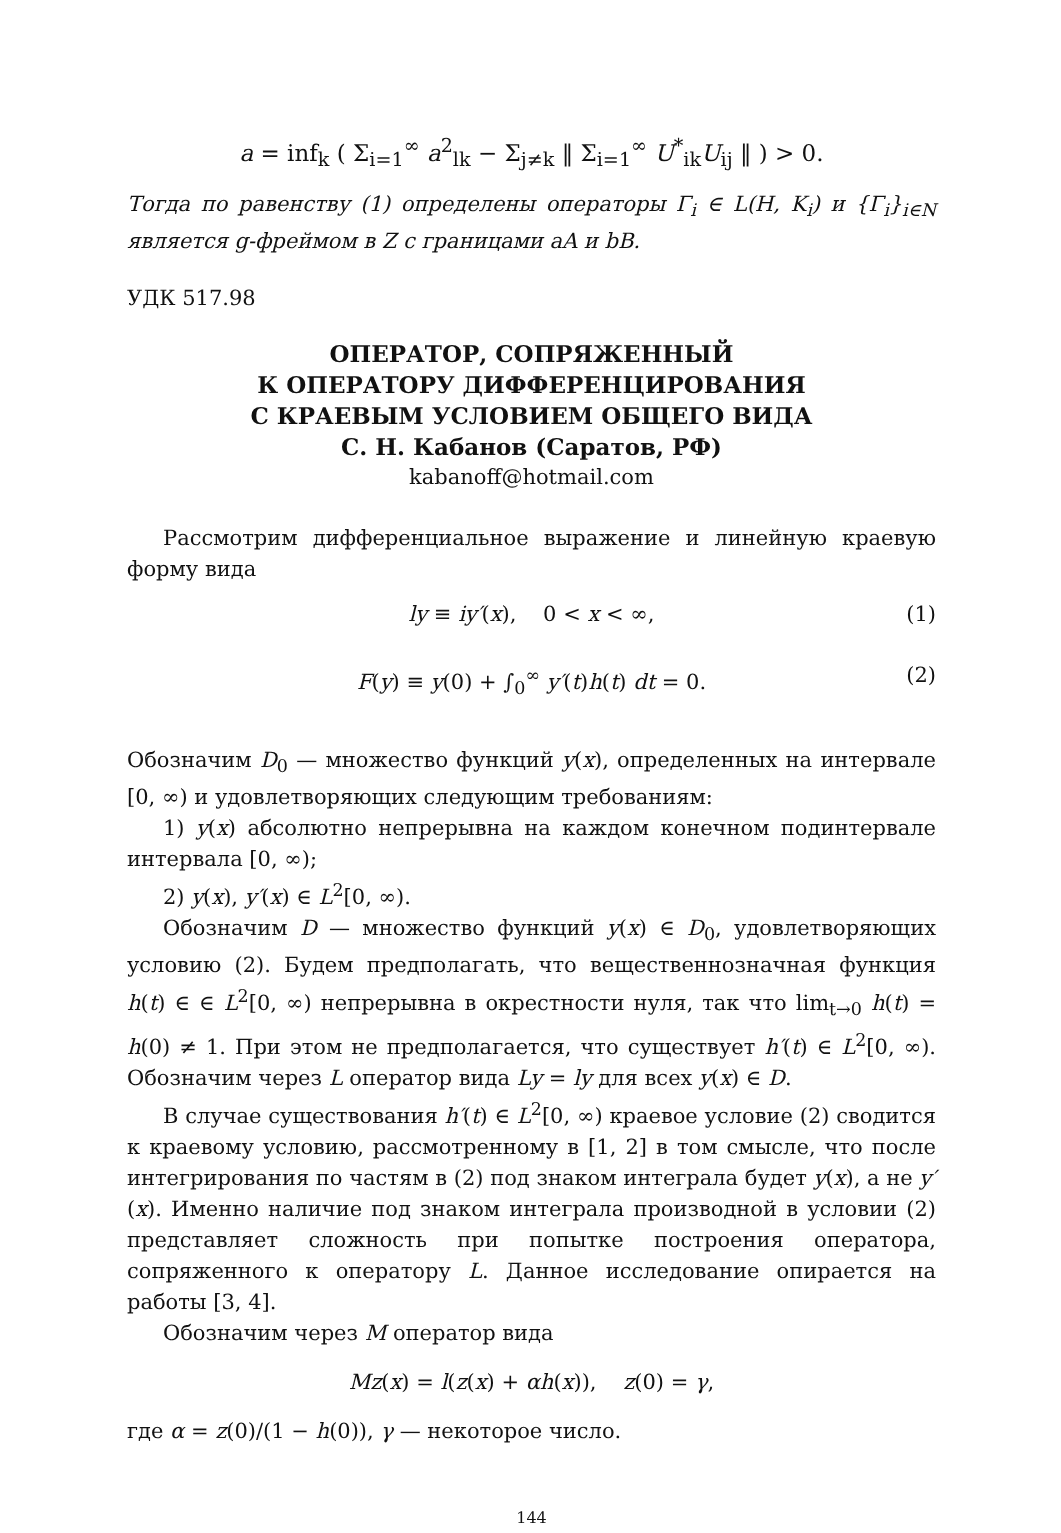a = inf<sub>k</sub> ( Σ<sub>i=1</sub><sup>∞</sup> a<sup>2</sup><sub>lk</sub> − Σ<sub>j≠k</sub> ‖ Σ<sub>i=1</sub><sup>∞</sup> U<sup>*</sup><sub>ik</sub>U<sub>ij</sub> ‖ ) > 0.
Тогда по равенству (1) определены операторы Γ<sub>i</sub> ∈ L(H, K<sub>i</sub>) и {Γ<sub>i</sub>}<sub>i∈N</sub> является g-фреймом в Z с границами aA и bB.
УДК 517.98
ОПЕРАТОР, СОПРЯЖЕННЫЙ
К ОПЕРАТОРУ ДИФФЕРЕНЦИРОВАНИЯ
С КРАЕВЫМ УСЛОВИЕМ ОБЩЕГО ВИДА
С. Н. Кабанов (Саратов, РФ)
kabanoff@hotmail.com
Рассмотрим дифференциальное выражение и линейную краевую форму вида
ly ≡ iy′(x), 0 < x < ∞, (1)
F(y) ≡ y(0) + ∫<sub>0</sub><sup>∞</sup> y′(t)h(t) dt = 0. (2)
Обозначим D<sub>0</sub> — множество функций y(x), определенных на интервале [0, ∞) и удовлетворяющих следующим требованиям:
1) y(x) абсолютно непрерывна на каждом конечном подинтервале интервала [0, ∞);
2) y(x), y′(x) ∈ L<sup>2</sup>[0, ∞).
Обозначим D — множество функций y(x) ∈ D<sub>0</sub>, удовлетворяющих условию (2). Будем предполагать, что вещественнозначная функция h(t) ∈ ∈ L<sup>2</sup>[0, ∞) непрерывна в окрестности нуля, так что lim<sub>t→0</sub> h(t) = h(0) ≠ 1. При этом не предполагается, что существует h′(t) ∈ L<sup>2</sup>[0, ∞). Обозначим через L оператор вида Ly = ly для всех y(x) ∈ D.
В случае существования h′(t) ∈ L<sup>2</sup>[0, ∞) краевое условие (2) сводится к краевому условию, рассмотренному в [1, 2] в том смысле, что после интегрирования по частям в (2) под знаком интеграла будет y(x), а не y′(x). Именно наличие под знаком интеграла производной в условии (2) представляет сложность при попытке построения оператора, сопряженного к оператору L. Данное исследование опирается на работы [3, 4].
Обозначим через M оператор вида
Mz(x) = l(z(x) + αh(x)), z(0) = γ,
где α = z(0)/(1 − h(0)), γ — некоторое число.
144